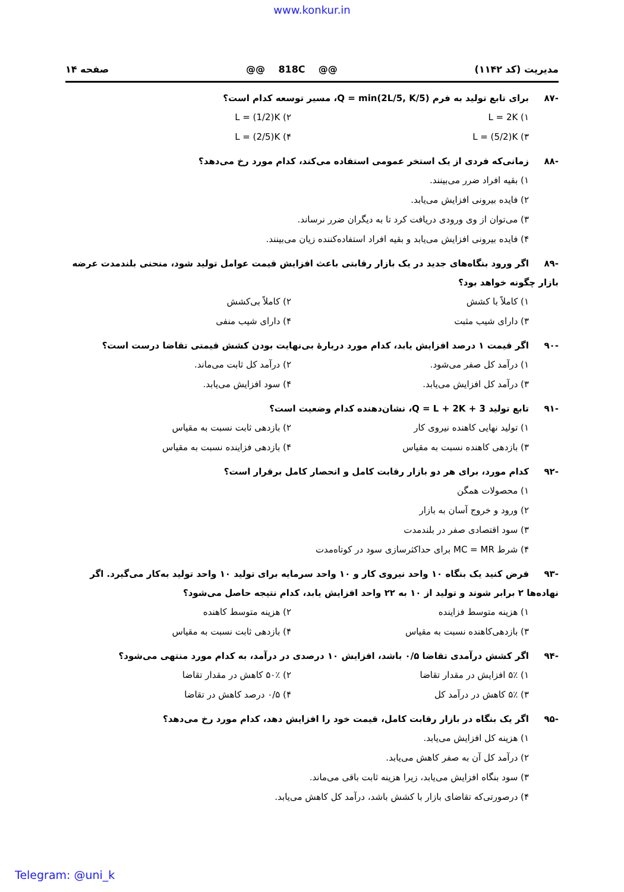www.konkur.in
مدیریت (کد ۱۱۴۲) @@ 818C @@ صفحه ۱۴
-۸۷ برای تابع تولید به فرم Q = min(2L/5, K/5)، مسیر توسعه کدام است؟
۱) L = 2K ۲) L = (1/2)K ۳) L = (5/2)K ۴) L = (2/5)K
-۸۸ زمانی‌که فردی از یک استخر عمومی استفاده می‌کند، کدام مورد رخ می‌دهد؟
۱) بقیه افراد ضرر می‌بینند.
۲) فایده بیرونی افزایش می‌یابد.
۳) می‌توان از وی ورودی دریافت کرد تا به دیگران ضرر نرساند.
۴) فایده بیرونی افزایش می‌یابد و بقیه افراد استفاده‌کننده زیان می‌بینند.
-۸۹ اگر ورود بنگاه‌های جدید در یک بازار رقابتی باعث افزایش قیمت عوامل تولید شود، منحنی بلندمدت عرضه بازار چگونه خواهد بود؟
۱) کاملاً با کشش ۲) کاملاً بی‌کشش ۳) دارای شیب مثبت ۴) دارای شیب منفی
-۹۰ اگر قیمت ۱ درصد افزایش یابد، کدام مورد دربارهٔ بی‌نهایت بودن کشش قیمتی تقاضا درست است؟
۱) درآمد کل صفر می‌شود. ۲) درآمد کل ثابت می‌ماند. ۳) درآمد کل افزایش می‌یابد. ۴) سود افزایش می‌یابد.
-۹۱ تابع تولید Q = L + 2K + 3، نشان‌دهنده کدام وضعیت است؟
۱) تولید نهایی کاهنده نیروی کار ۲) بازدهی ثابت نسبت به مقیاس ۳) بازدهی کاهنده نسبت به مقیاس ۴) بازدهی فزاینده نسبت به مقیاس
-۹۲ کدام مورد، برای هر دو بازار رقابت کامل و انحصار کامل برقرار است؟
۱) محصولات همگن
۲) ورود و خروج آسان به بازار
۳) سود اقتصادی صفر در بلندمدت
۴) شرط MC = MR برای حداکثرسازی سود در کوتاه‌مدت
-۹۳ فرض کنید یک بنگاه ۱۰ واحد نیروی کار و ۱۰ واحد سرمایه برای تولید ۱۰ واحد تولید به‌کار می‌گیرد. اگر نهاده‌ها ۲ برابر شوند و تولید از ۱۰ به ۲۲ واحد افزایش یابد، کدام نتیجه حاصل می‌شود؟
۱) هزینه متوسط فزاینده ۲) هزینه متوسط کاهنده ۳) بازدهی‌کاهنده نسبت به مقیاس ۴) بازدهی ثابت نسبت به مقیاس
-۹۴ اگر کشش درآمدی تقاضا ۰/۵ باشد، افزایش ۱۰ درصدی در درآمد، به کدام مورد منتهی می‌شود؟
۱) ۵٪ افزایش در مقدار تقاضا ۲) ۵۰٪ کاهش در مقدار تقاضا ۳) ۵٪ کاهش در درآمد کل ۴) ۰/۵ درصد کاهش در تقاضا
-۹۵ اگر یک بنگاه در بازار رقابت کامل، قیمت خود را افزایش دهد، کدام مورد رخ می‌دهد؟
۱) هزینه کل افزایش می‌یابد.
۲) درآمد کل آن به صفر کاهش می‌یابد.
۳) سود بنگاه افزایش می‌یابد، زیرا هزینه ثابت باقی می‌ماند.
۴) درصورتی‌که تقاضای بازار با کشش باشد، درآمد کل کاهش می‌یابد.
Telegram: @uni_k